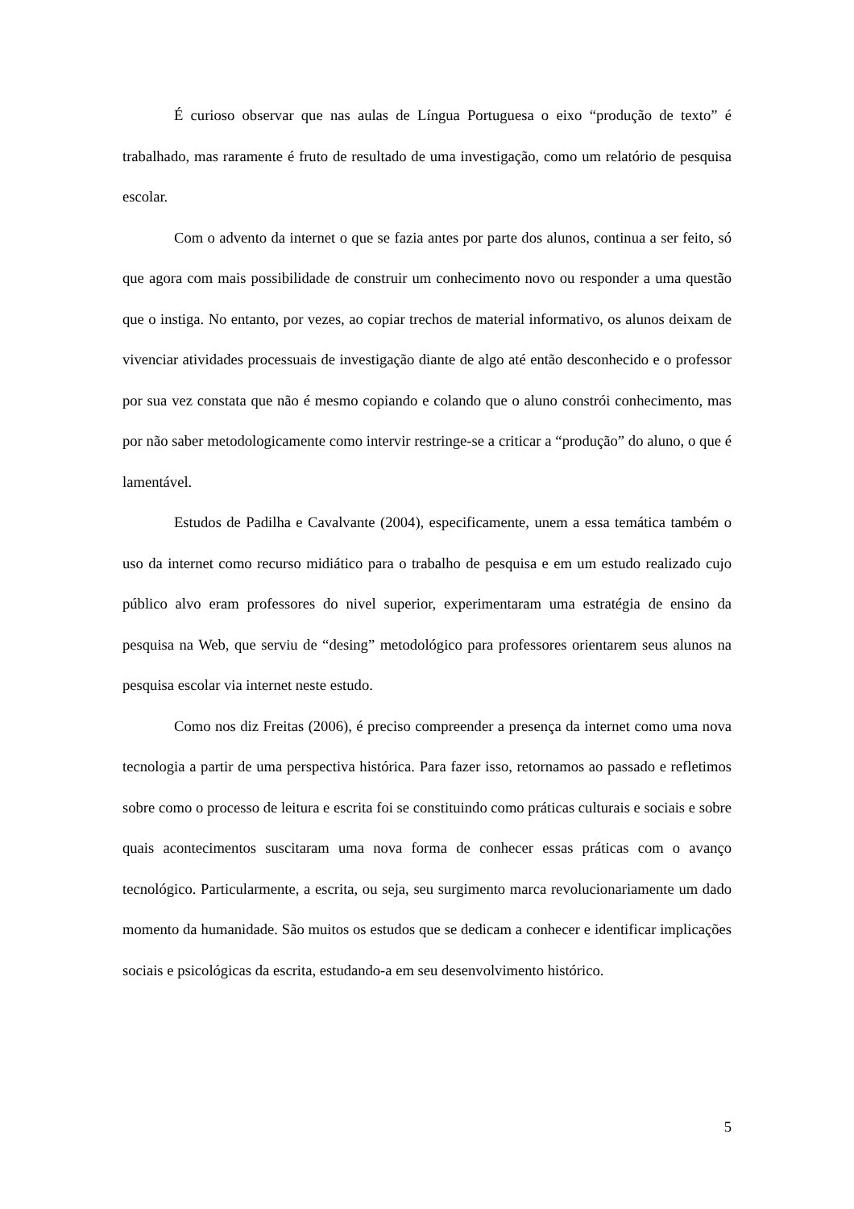É curioso observar que nas aulas de Língua Portuguesa o eixo “produção de texto” é trabalhado, mas raramente é fruto de resultado de uma investigação, como um relatório de pesquisa escolar.
Com o advento da internet o que se fazia antes por parte dos alunos, continua a ser feito, só que agora com mais possibilidade de construir um conhecimento novo ou responder a uma questão que o instiga. No entanto, por vezes, ao copiar trechos de material informativo, os alunos deixam de vivenciar atividades processuais de investigação diante de algo até então desconhecido e o professor por sua vez constata que não é mesmo copiando e colando que o aluno constrói conhecimento, mas por não saber metodologicamente como intervir restringe-se a criticar a “produção” do aluno, o que é lamentável.
Estudos de Padilha e Cavalvante (2004), especificamente, unem a essa temática também o uso da internet como recurso midiático para o trabalho de pesquisa e em um estudo realizado cujo público alvo eram professores do nivel superior, experimentaram uma estratégia de ensino da pesquisa na Web, que serviu de “desing” metodológico para professores orientarem seus alunos na pesquisa escolar via internet neste estudo.
Como nos diz Freitas (2006), é preciso compreender a presença da internet como uma nova tecnologia a partir de uma perspectiva histórica. Para fazer isso, retornamos ao passado e refletimos sobre como o processo de leitura e escrita foi se constituindo como práticas culturais e sociais e sobre quais acontecimentos suscitaram uma nova forma de conhecer essas práticas com o avanço tecnológico. Particularmente, a escrita, ou seja, seu surgimento marca revolucionariamente um dado momento da humanidade. São muitos os estudos que se dedicam a conhecer e identificar implicações sociais e psicológicas da escrita, estudando-a em seu desenvolvimento histórico.
5